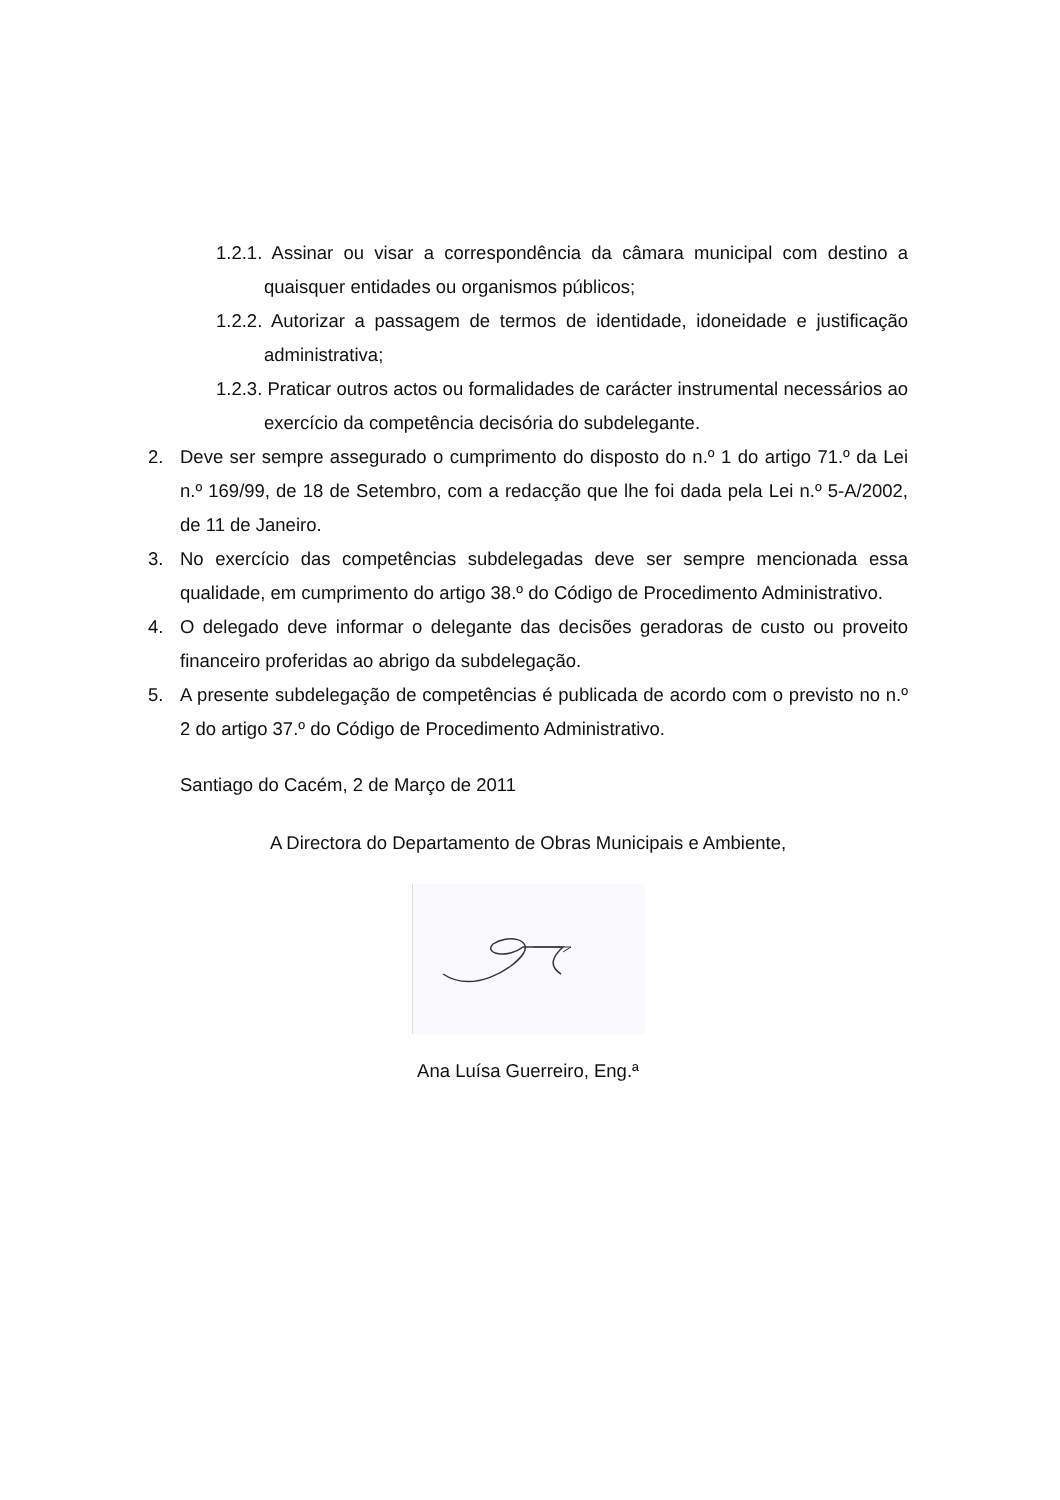1.2.1. Assinar ou visar a correspondência da câmara municipal com destino a quaisquer entidades ou organismos públicos;
1.2.2. Autorizar a passagem de termos de identidade, idoneidade e justificação administrativa;
1.2.3. Praticar outros actos ou formalidades de carácter instrumental necessários ao exercício da competência decisória do subdelegante.
2. Deve ser sempre assegurado o cumprimento do disposto do n.º 1 do artigo 71.º da Lei n.º 169/99, de 18 de Setembro, com a redacção que lhe foi dada pela Lei n.º 5-A/2002, de 11 de Janeiro.
3. No exercício das competências subdelegadas deve ser sempre mencionada essa qualidade, em cumprimento do artigo 38.º do Código de Procedimento Administrativo.
4. O delegado deve informar o delegante das decisões geradoras de custo ou proveito financeiro proferidas ao abrigo da subdelegação.
5. A presente subdelegação de competências é publicada de acordo com o previsto no n.º 2 do artigo 37.º do Código de Procedimento Administrativo.
Santiago do Cacém, 2 de Março de 2011
A Directora do Departamento de Obras Municipais e Ambiente,
Ana Luísa Guerreiro, Eng.ª